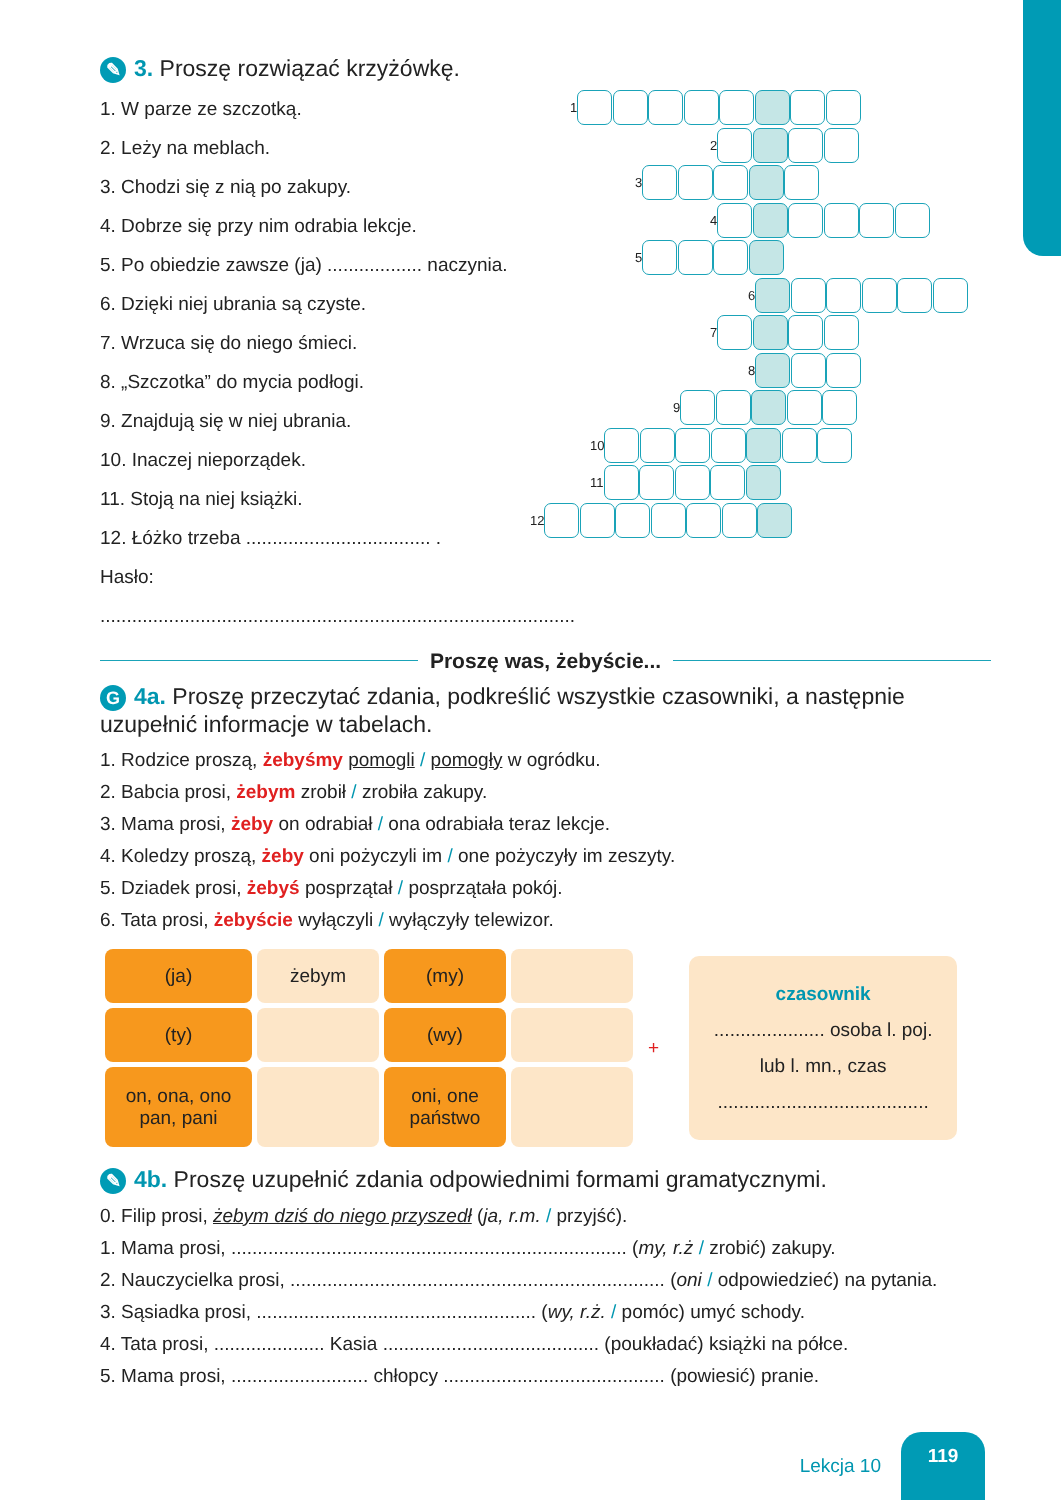✎ 3. Proszę rozwiązać krzyżówkę.
1. W parze ze szczotką.
2. Leży na meblach.
3. Chodzi się z nią po zakupy.
4. Dobrze się przy nim odrabia lekcje.
5. Po obiedzie zawsze (ja) .................. naczynia.
6. Dzięki niej ubrania są czyste.
7. Wrzuca się do niego śmieci.
8. „Szczotka” do mycia podłogi.
9. Znajdują się w niej ubrania.
10. Inaczej nieporządek.
11. Stoją na niej książki.
12. Łóżko trzeba ................................... .
Hasło: ..........................................................................................
1
2
3
4
5
6
7
8
9
10
11
12
Proszę was, żebyście...
G 4a. Proszę przeczytać zdania, podkreślić wszystkie czasowniki, a następnie uzupełnić informacje w tabelach.
1. Rodzice proszą, żebyśmy pomogli / pomogły w ogródku.
2. Babcia prosi, żebym zrobił / zrobiła zakupy.
3. Mama prosi, żeby on odrabiał / ona odrabiała teraz lekcje.
4. Koledzy proszą, żeby oni pożyczyli im / one pożyczyły im zeszyty.
5. Dziadek prosi, żebyś posprzątał / posprzątała pokój.
6. Tata prosi, żebyście wyłączyli / wyłączyły telewizor.
| (ja) | żebym | (my) | |
| (ty) | | (wy) | |
| on, ona, ono pan, pani | | oni, one państwo | |
+
czasownik
..................... osoba l. poj.
lub l. mn., czas
........................................
✎ 4b. Proszę uzupełnić zdania odpowiednimi formami gramatycznymi.
0. Filip prosi, żebym dziś do niego przyszedł (ja, r.m. / przyjść).
1. Mama prosi, ........................................................................... (my, r.ż / zrobić) zakupy.
2. Nauczycielka prosi, ....................................................................... (oni / odpowiedzieć) na pytania.
3. Sąsiadka prosi, ..................................................... (wy, r.ż. / pomóc) umyć schody.
4. Tata prosi, ..................... Kasia ......................................... (poukładać) książki na półce.
5. Mama prosi, .......................... chłopcy .......................................... (powiesić) pranie.
Lekcja 10
119